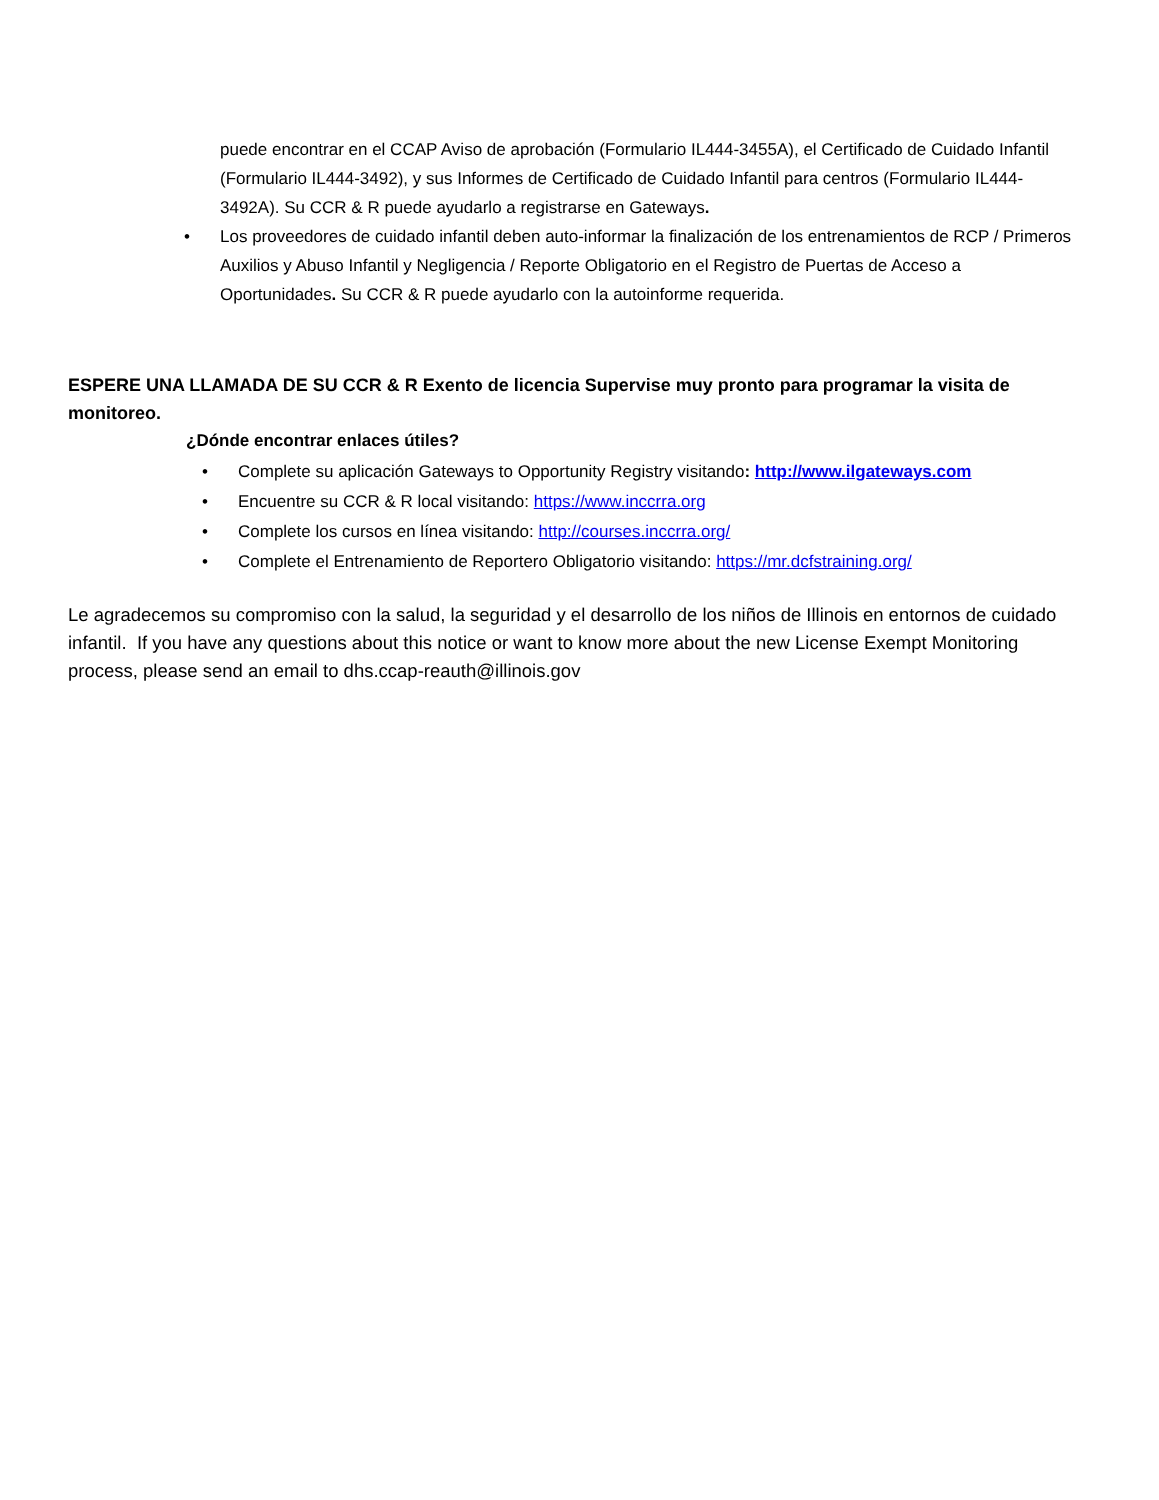puede encontrar en el CCAP Aviso de aprobación (Formulario IL444-3455A), el Certificado de Cuidado Infantil (Formulario IL444-3492), y sus Informes de Certificado de Cuidado Infantil para centros (Formulario IL444-3492A). Su CCR & R puede ayudarlo a registrarse en Gateways.
• Los proveedores de cuidado infantil deben auto-informar la finalización de los entrenamientos de RCP / Primeros Auxilios y Abuso Infantil y Negligencia / Reporte Obligatorio en el Registro de Puertas de Acceso a Oportunidades. Su CCR & R puede ayudarlo con la autoinforme requerida.
ESPERE UNA LLAMADA DE SU CCR & R Exento de licencia Supervise muy pronto para programar la visita de monitoreo.
¿Dónde encontrar enlaces útiles?
• Complete su aplicación Gateways to Opportunity Registry visitando: http://www.ilgateways.com
• Encuentre su CCR & R local visitando: https://www.inccrra.org
• Complete los cursos en línea visitando: http://courses.inccrra.org/
• Complete el Entrenamiento de Reportero Obligatorio visitando: https://mr.dcfstraining.org/
Le agradecemos su compromiso con la salud, la seguridad y el desarrollo de los niños de Illinois en entornos de cuidado infantil. If you have any questions about this notice or want to know more about the new License Exempt Monitoring process, please send an email to dhs.ccap-reauth@illinois.gov